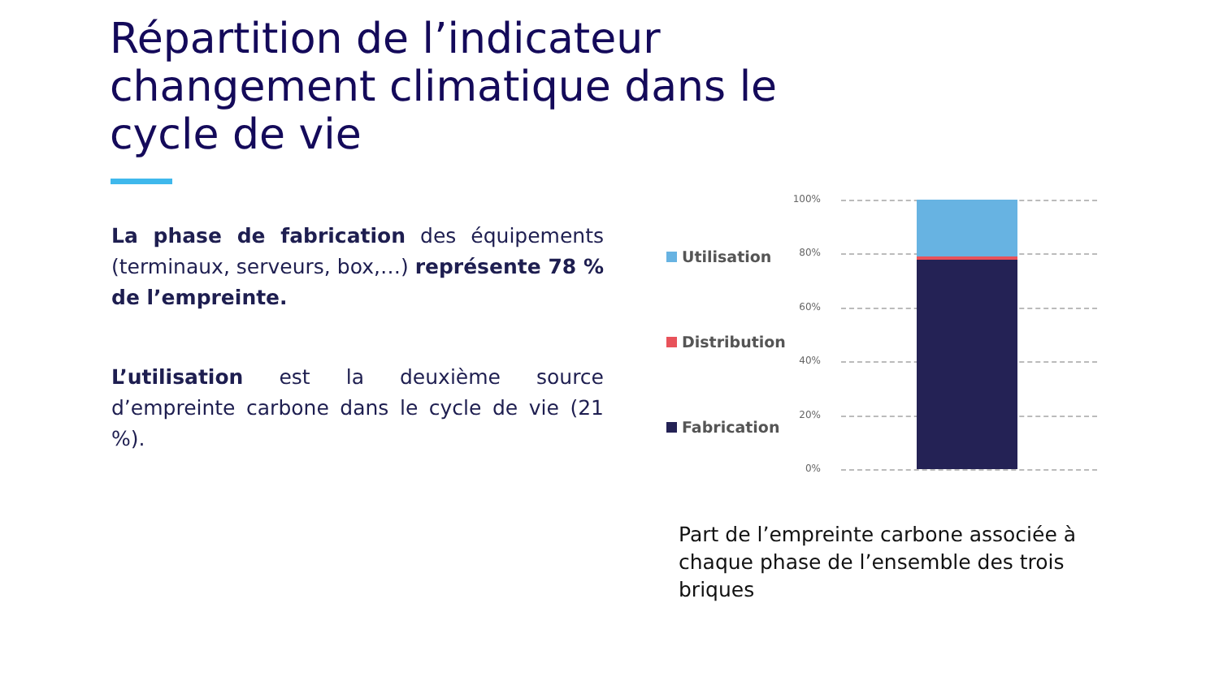Répartition de l’indicateur changement climatique dans le cycle de vie
La phase de fabrication des équipements (terminaux, serveurs, box,…) représente 78 % de l’empreinte.
L’utilisation est la deuxième source d’empreinte carbone dans le cycle de vie (21 %).
100%
80%
60%
40%
20%
0%
Utilisation
Distribution
Fabrication
Part de l’empreinte carbone associée à chaque phase de l’ensemble des trois briques